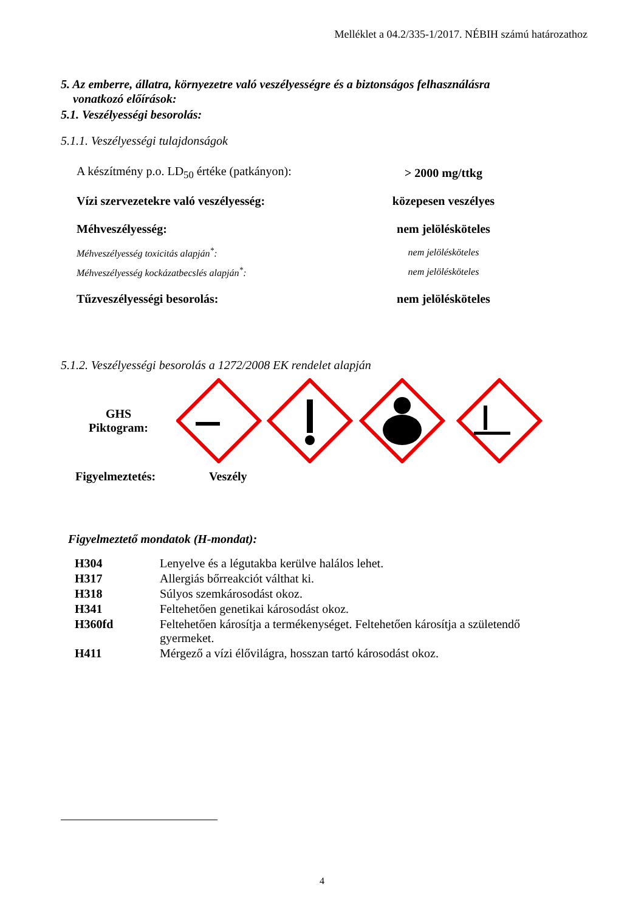Melléklet a 04.2/335-1/2017. NÉBIH számú határozathoz
5. Az emberre, állatra, környezetre való veszélyességre és a biztonságos felhasználásra
vonatkozó előírások:
5.1. Veszélyességi besorolás:
5.1.1. Veszélyességi tulajdonságok
| A készítmény p.o. LD<sub>50</sub> értéke (patkányon): | > 2000 mg/ttkg |
| Vízi szervezetekre való veszélyesség: | közepesen veszélyes |
| Méhveszélyesség: | nem jelölésköteles |
| Méhveszélyesség toxicitás alapján<sup>*</sup>: | nem jelölésköteles |
| Méhveszélyesség kockázatbecslés alapján<sup>*</sup>: | nem jelölésköteles |
| Tűzveszélyességi besorolás: | nem jelölésköteles |
5.1.2. Veszélyességi besorolás a 1272/2008 EK rendelet alapján
GHS
Piktogram:
Figyelmeztetés: Veszély
Figyelmeztető mondatok (H-mondat):
| H304 | Lenyelve és a légutakba kerülve halálos lehet. |
| H317 | Allergiás bőrreakciót válthat ki. |
| H318 | Súlyos szemkárosodást okoz. |
| H341 | Feltehetően genetikai károsodást okoz. |
| H360fd | Feltehetően károsítja a termékenységet. Feltehetően károsítja a születendő gyermeket. |
| H411 | Mérgező a vízi élővilágra, hosszan tartó károsodást okoz. |
4